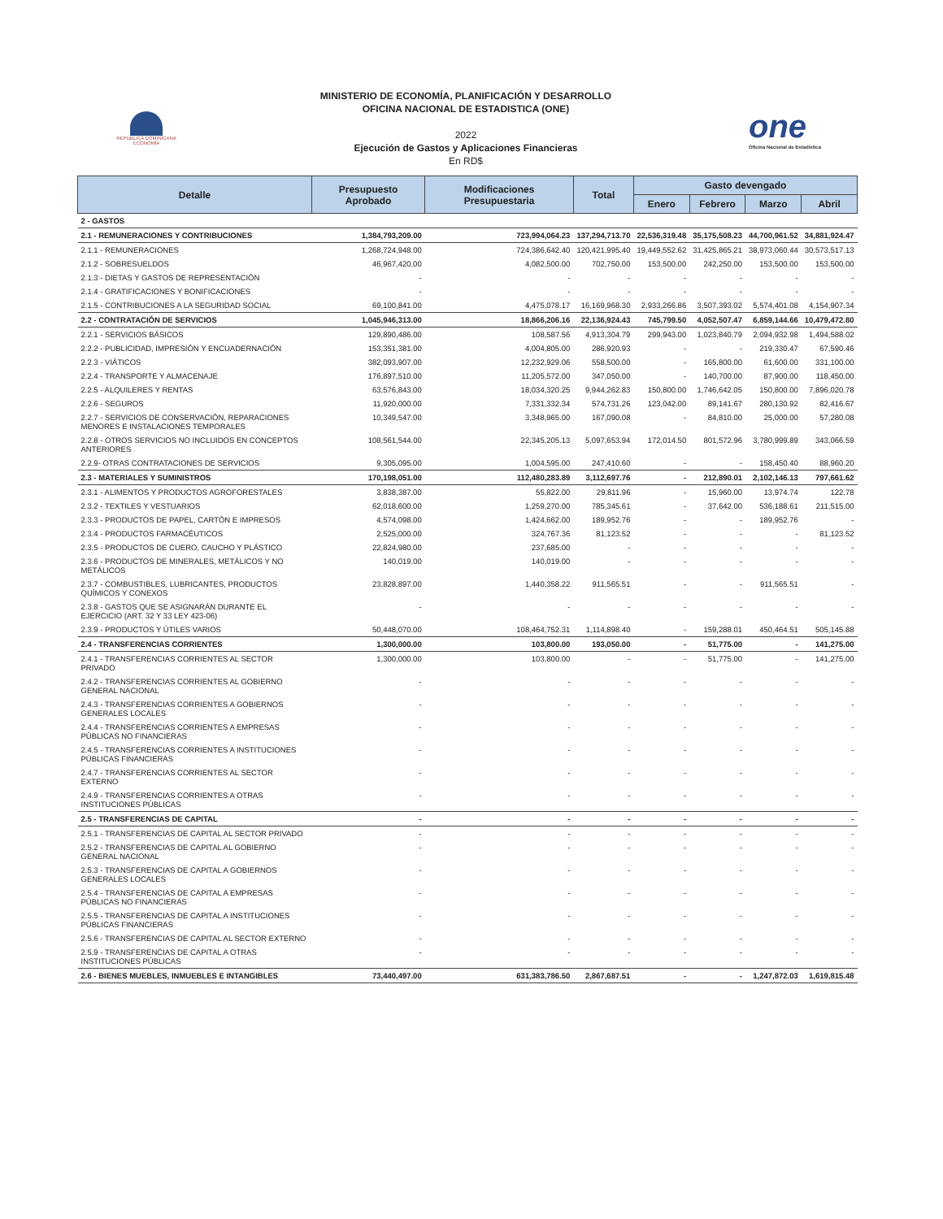REPÚBLICA DOMINICANA
ECONOMÍA
MINISTERIO DE ECONOMÍA, PLANIFICACIÓN Y DESARROLLO
OFICINA NACIONAL DE ESTADISTICA (ONE)
2022
Ejecución de Gastos y Aplicaciones Financieras
En RD$
one
Oficina Nacional de Estadística
| Detalle | Presupuesto Aprobado | Modificaciones Presupuestaria | Total | Gasto devengado | | | |
| --- | --- | --- | --- | --- | --- | --- | --- |
| | | | | Enero | Febrero | Marzo | Abril |
| 2 - GASTOS | | | | | | | |
| 2.1 - REMUNERACIONES Y CONTRIBUCIONES | 1,384,793,209.00 | 723,994,064.23 | 137,294,713.70 | 22,536,319.48 | 35,175,508.23 | 44,700,961.52 | 34,881,924.47 |
| 2.1.1 - REMUNERACIONES | 1,268,724,948.00 | 724,386,642.40 | 120,421,995.40 | 19,449,552.62 | 31,425,865.21 | 38,973,060.44 | 30,573,517.13 |
| 2.1.2 - SOBRESUELDOS | 46,967,420.00 | 4,082,500.00 | 702,750.00 | 153,500.00 | 242,250.00 | 153,500.00 | 153,500.00 |
| 2.1.3 - DIETAS Y GASTOS DE REPRESENTACIÓN | - | - | - | - | - | - | - |
| 2.1.4 - GRATIFICACIONES Y BONIFICACIONES | - | - | - | - | - | - | - |
| 2.1.5 - CONTRIBUCIONES A LA SEGURIDAD SOCIAL | 69,100,841.00 | 4,475,078.17 | 16,169,968.30 | 2,933,266.86 | 3,507,393.02 | 5,574,401.08 | 4,154,907.34 |
| 2.2 - CONTRATACIÓN DE SERVICIOS | 1,045,946,313.00 | 18,866,206.16 | 22,136,924.43 | 745,799.50 | 4,052,507.47 | 6,859,144.66 | 10,479,472.80 |
| 2.2.1 - SERVICIOS BÁSICOS | 129,890,486.00 | 108,587.56 | 4,913,304.79 | 299,943.00 | 1,023,840.79 | 2,094,932.98 | 1,494,588.02 |
| 2.2.2 - PUBLICIDAD, IMPRESIÓN Y ENCUADERNACIÓN | 153,351,381.00 | 4,004,805.00 | 286,920.93 | - | - | 219,330.47 | 67,590.46 |
| 2.2.3 - VIÁTICOS | 382,093,907.00 | 12,232,929.06 | 558,500.00 | - | 165,800.00 | 61,600.00 | 331,100.00 |
| 2.2.4 - TRANSPORTE Y ALMACENAJE | 176,897,510.00 | 11,205,572.00 | 347,050.00 | - | 140,700.00 | 87,900.00 | 118,450.00 |
| 2.2.5 - ALQUILERES Y RENTAS | 63,576,843.00 | 18,034,320.25 | 9,944,262.83 | 150,800.00 | 1,746,642.05 | 150,800.00 | 7,896,020.78 |
| 2.2.6 - SEGUROS | 11,920,000.00 | 7,331,332.34 | 574,731.26 | 123,042.00 | 89,141.67 | 280,130.92 | 82,416.67 |
| 2.2.7 - SERVICIOS DE CONSERVACIÓN, REPARACIONES MENORES E INSTALACIONES TEMPORALES | 10,349,547.00 | 3,348,965.00 | 167,090.08 | - | 84,810.00 | 25,000.00 | 57,280.08 |
| 2.2.8 - OTROS SERVICIOS NO INCLUIDOS EN CONCEPTOS ANTERIORES | 108,561,544.00 | 22,345,205.13 | 5,097,653.94 | 172,014.50 | 801,572.96 | 3,780,999.89 | 343,066.59 |
| 2.2.9- OTRAS CONTRATACIONES DE SERVICIOS | 9,305,095.00 | 1,004,595.00 | 247,410.60 | - | - | 158,450.40 | 88,960.20 |
| 2.3 - MATERIALES Y SUMINISTROS | 170,198,051.00 | 112,480,283.89 | 3,112,697.76 | - | 212,890.01 | 2,102,146.13 | 797,661.62 |
| 2.3.1 - ALIMENTOS Y PRODUCTOS AGROFORESTALES | 3,838,387.00 | 55,822.00 | 29,811.96 | - | 15,960.00 | 13,974.74 | 122.78 |
| 2.3.2 - TEXTILES Y VESTUARIOS | 62,018,600.00 | 1,259,270.00 | 785,345.61 | - | 37,642.00 | 536,188.61 | 211,515.00 |
| 2.3.3 - PRODUCTOS DE PAPEL, CARTÓN E IMPRESOS | 4,574,098.00 | 1,424,662.00 | 189,952.76 | - | - | 189,952.76 | - |
| 2.3.4 - PRODUCTOS FARMACÉUTICOS | 2,525,000.00 | 324,767.36 | 81,123.52 | - | - | - | 81,123.52 |
| 2.3.5 - PRODUCTOS DE CUERO, CAUCHO Y PLÁSTICO | 22,824,980.00 | 237,685.00 | - | - | - | - | - |
| 2.3.6 - PRODUCTOS DE MINERALES, METÁLICOS Y NO METÁLICOS | 140,019.00 | 140,019.00 | - | - | - | - | - |
| 2.3.7 - COMBUSTIBLES, LUBRICANTES, PRODUCTOS QUÍMICOS Y CONEXOS | 23,828,897.00 | 1,440,358.22 | 911,565.51 | - | - | 911,565.51 | - |
| 2.3.8 - GASTOS QUE SE ASIGNARÁN DURANTE EL EJERCICIO (ART. 32 Y 33 LEY 423-06) | - | - | - | - | - | - | - |
| 2.3.9 - PRODUCTOS Y ÚTILES VARIOS | 50,448,070.00 | 108,464,752.31 | 1,114,898.40 | - | 159,288.01 | 450,464.51 | 505,145.88 |
| 2.4 - TRANSFERENCIAS CORRIENTES | 1,300,000.00 | 103,800.00 | 193,050.00 | - | 51,775.00 | - | 141,275.00 |
| 2.4.1 - TRANSFERENCIAS CORRIENTES AL SECTOR PRIVADO | 1,300,000.00 | 103,800.00 | - | - | 51,775.00 | - | 141,275.00 |
| 2.4.2 - TRANSFERENCIAS CORRIENTES AL GOBIERNO GENERAL NACIONAL | - | - | - | - | - | - | - |
| 2.4.3 - TRANSFERENCIAS CORRIENTES A GOBIERNOS GENERALES LOCALES | - | - | - | - | - | - | - |
| 2.4.4 - TRANSFERENCIAS CORRIENTES A EMPRESAS PÚBLICAS NO FINANCIERAS | - | - | - | - | - | - | - |
| 2.4.5 - TRANSFERENCIAS CORRIENTES A INSTITUCIONES PÚBLICAS FINANCIERAS | - | - | - | - | - | - | - |
| 2.4.7 - TRANSFERENCIAS CORRIENTES AL SECTOR EXTERNO | - | - | - | - | - | - | - |
| 2.4.9 - TRANSFERENCIAS CORRIENTES A OTRAS INSTITUCIONES PÚBLICAS | - | - | - | - | - | - | - |
| 2.5 - TRANSFERENCIAS DE CAPITAL | - | - | - | - | - | - | - |
| 2.5.1 - TRANSFERENCIAS DE CAPITAL AL SECTOR PRIVADO | - | - | - | - | - | - | - |
| 2.5.2 - TRANSFERENCIAS DE CAPITAL AL GOBIERNO GENERAL NACIONAL | - | - | - | - | - | - | - |
| 2.5.3 - TRANSFERENCIAS DE CAPITAL A GOBIERNOS GENERALES LOCALES | - | - | - | - | - | - | - |
| 2.5.4 - TRANSFERENCIAS DE CAPITAL A EMPRESAS PÚBLICAS NO FINANCIERAS | - | - | - | - | - | - | - |
| 2.5.5 - TRANSFERENCIAS DE CAPITAL A INSTITUCIONES PÚBLICAS FINANCIERAS | - | - | - | - | - | - | - |
| 2.5.6 - TRANSFERENCIAS DE CAPITAL AL SECTOR EXTERNO | - | - | - | - | - | - | - |
| 2.5.9 - TRANSFERENCIAS DE CAPITAL A OTRAS INSTITUCIONES PÚBLICAS | - | - | - | - | - | - | - |
| 2.6 - BIENES MUEBLES, INMUEBLES E INTANGIBLES | 73,440,497.00 | 631,383,786.50 | 2,867,687.51 | - | - | 1,247,872.03 | 1,619,815.48 |